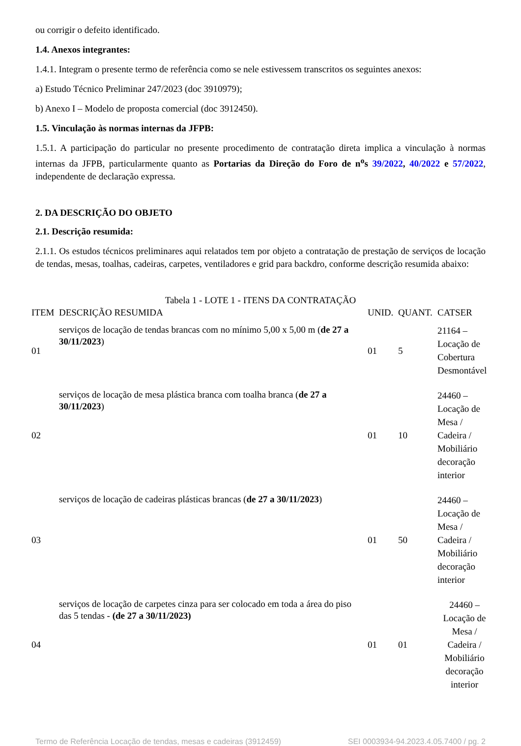ou corrigir o defeito identificado.
1.4. Anexos integrantes:
1.4.1. Integram o presente termo de referência como se nele estivessem transcritos os seguintes anexos:
a) Estudo Técnico Preliminar 247/2023 (doc 3910979);
b) Anexo I – Modelo de proposta comercial (doc 3912450).
1.5. Vinculação às normas internas da JFPB:
1.5.1. A participação do particular no presente procedimento de contratação direta implica a vinculação à normas internas da JFPB, particularmente quanto as Portarias da Direção do Foro de n<sup>o</sup>s 39/2022, 40/2022 e 57/2022, independente de declaração expressa.
2. DA DESCRIÇÃO DO OBJETO
2.1. Descrição resumida:
2.1.1. Os estudos técnicos preliminares aqui relatados tem por objeto a contratação de prestação de serviços de locação de tendas, mesas, toalhas, cadeiras, carpetes, ventiladores e grid para backdro, conforme descrição resumida abaixo:
Tabela 1 - LOTE 1 - ITENS DA CONTRATAÇÃO
| ITEM | DESCRIÇÃO RESUMIDA | UNID. | QUANT. | CATSER |
| --- | --- | --- | --- | --- |
| 01 | serviços de locação de tendas brancas com no mínimo 5,00 x 5,00 m ( de 27 a 30/11/2023 ) | 01 | 5 | 21164 – Locação de Cobertura Desmontável |
| 02 | serviços de locação de mesa plástica branca com toalha branca ( de 27 a 30/11/2023 ) | 01 | 10 | 24460 – Locação de Mesa / Cadeira / Mobiliário decoração interior |
| 03 | serviços de locação de cadeiras plásticas brancas ( de 27 a 30/11/2023 ) | 01 | 50 | 24460 – Locação de Mesa / Cadeira / Mobiliário decoração interior |
| 04 | serviços de locação de carpetes cinza para ser colocado em toda a área do piso das 5 tendas - (de 27 a 30/11/2023) | 01 | 01 | 24460 – Locação de Mesa / Cadeira / Mobiliário decoração interior |
Termo de Referência Locação de tendas, mesas e cadeiras (3912459) SEI 0003934-94.2023.4.05.7400 / pg. 2